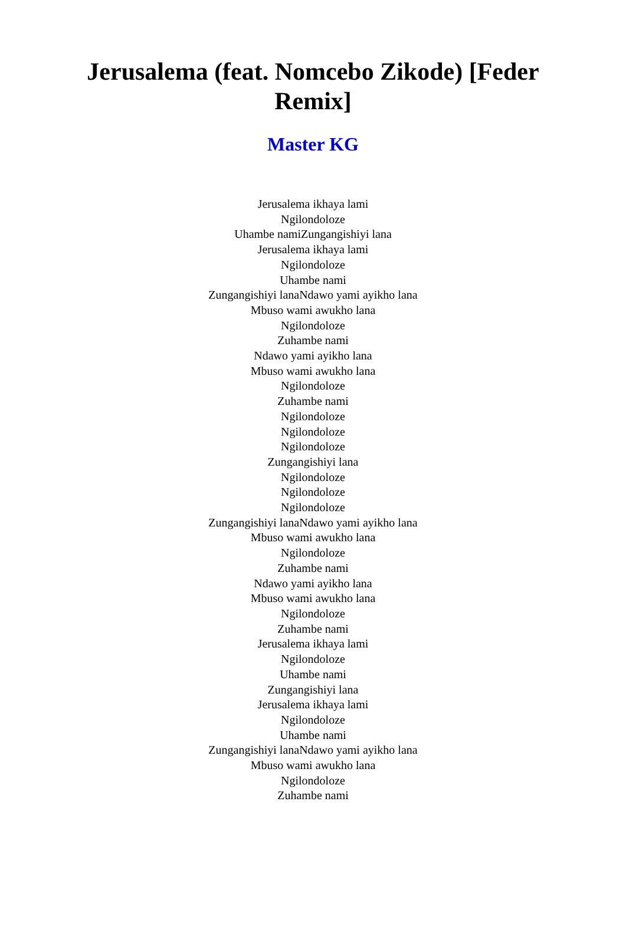Jerusalema (feat. Nomcebo Zikode) [Feder Remix]
Master KG
Jerusalema ikhaya lami
Ngilondoloze
Uhambe namiZungangishiyi lana
Jerusalema ikhaya lami
Ngilondoloze
Uhambe nami
Zungangishiyi lanaNdawo yami ayikho lana
Mbuso wami awukho lana
Ngilondoloze
Zuhambe nami
Ndawo yami ayikho lana
Mbuso wami awukho lana
Ngilondoloze
Zuhambe nami
Ngilondoloze
Ngilondoloze
Ngilondoloze
Zungangishiyi lana
Ngilondoloze
Ngilondoloze
Ngilondoloze
Zungangishiyi lanaNdawo yami ayikho lana
Mbuso wami awukho lana
Ngilondoloze
Zuhambe nami
Ndawo yami ayikho lana
Mbuso wami awukho lana
Ngilondoloze
Zuhambe nami
Jerusalema ikhaya lami
Ngilondoloze
Uhambe nami
Zungangishiyi lana
Jerusalema ikhaya lami
Ngilondoloze
Uhambe nami
Zungangishiyi lanaNdawo yami ayikho lana
Mbuso wami awukho lana
Ngilondoloze
Zuhambe nami